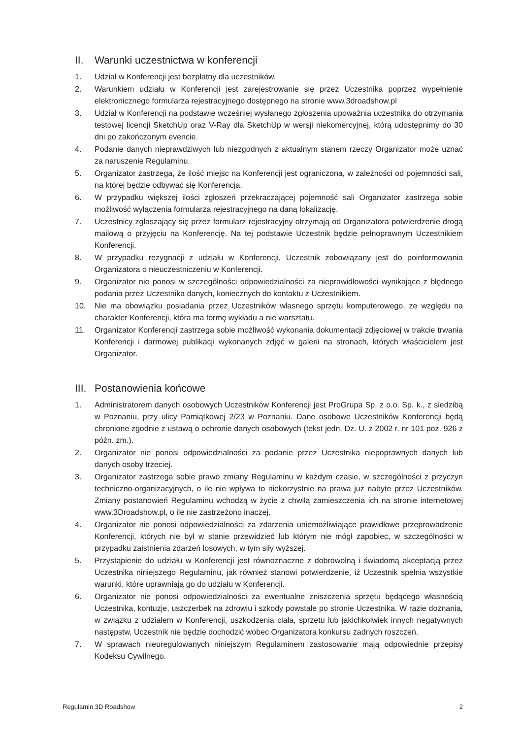II. Warunki uczestnictwa w konferencji
1. Udział w Konferencji jest bezpłatny dla uczestników.
2. Warunkiem udziału w Konferencji jest zarejestrowanie się przez Uczestnika poprzez wypełnienie elektronicznego formularza rejestracyjnego dostępnego na stronie www.3droadshow.pl
3. Udział w Konferencji na podstawie wcześniej wysłanego zgłoszenia upoważnia uczestnika do otrzymania testowej licencji SketchUp oraz V-Ray dla SketchUp w wersji niekomercyjnej, którą udostępnimy do 30 dni po zakończonym evencie.
4. Podanie danych nieprawdziwych lub niezgodnych z aktualnym stanem rzeczy Organizator może uznać za naruszenie Regulaminu.
5. Organizator zastrzega, że ilość miejsc na Konferencji jest ograniczona, w zależności od pojemności sali, na której będzie odbywać się Konferencja.
6. W przypadku większej ilości zgłoszeń przekraczającej pojemność sali Organizator zastrzega sobie możliwość wyłączenia formularza rejestracyjnego na daną lokalizację.
7. Uczestnicy zgłaszający się przez formularz rejestracyjny otrzymają od Organizatora potwierdzenie drogą mailową o przyjęciu na Konferencję. Na tej podstawie Uczestnik będzie pełnoprawnym Uczestnikiem Konferencji.
8. W przypadku rezygnacji z udziału w Konferencji, Uczestnik zobowiązany jest do poinformowania Organizatora o nieuczestniczeniu w Konferencji.
9. Organizator nie ponosi w szczególności odpowiedzialności za nieprawidłowości wynikające z błędnego podania przez Uczestnika danych, koniecznych do kontaktu z Uczestnikiem.
10. Nie ma obowiązku posiadania przez Uczestników własnego sprzętu komputerowego, ze względu na charakter Konferencji, która ma formę wykładu a nie warsztatu.
11. Organizator Konferencji zastrzega sobie możliwość wykonania dokumentacji zdjęciowej w trakcie trwania Konferencji i darmowej publikacji wykonanych zdjęć w galerii na stronach, których właścicielem jest Organizator.
III. Postanowienia końcowe
1. Administratorem danych osobowych Uczestników Konferencji jest ProGrupa Sp. z o.o. Sp. k., z siedzibą w Poznaniu, przy ulicy Pamiątkowej 2/23 w Poznaniu. Dane osobowe Uczestników Konferencji będą chronione zgodnie z ustawą o ochronie danych osobowych (tekst jedn. Dz. U. z 2002 r. nr 101 poz. 926 z późn. zm.).
2. Organizator nie ponosi odpowiedzialności za podanie przez Uczestnika niepoprawnych danych lub danych osoby trzeciej.
3. Organizator zastrzega sobie prawo zmiany Regulaminu w każdym czasie, w szczególności z przyczyn techniczno-organizacyjnych, o ile nie wpływa to niekorzystnie na prawa już nabyte przez Uczestników. Zmiany postanowień Regulaminu wchodzą w życie z chwilą zamieszczenia ich na stronie internetowej www.3Droadshow.pl, o ile nie zastrzeżono inaczej.
4. Organizator nie ponosi odpowiedzialności za zdarzenia uniemożliwiające prawidłowe przeprowadzenie Konferencji, których nie był w stanie przewidzieć lub którym nie mógł zapobiec, w szczególności w przypadku zaistnienia zdarzeń losowych, w tym siły wyższej.
5. Przystąpienie do udziału w Konferencji jest równoznaczne z dobrowolną i świadomą akceptacją przez Uczestnika niniejszego Regulaminu, jak również stanowi potwierdzenie, iż Uczestnik spełnia wszystkie warunki, które uprawniają go do udziału w Konferencji.
6. Organizator nie ponosi odpowiedzialności za ewentualne zniszczenia sprzętu będącego własnością Uczestnika, kontuzje, uszczerbek na zdrowiu i szkody powstałe po stronie Uczestnika. W razie doznania, w związku z udziałem w Konferencji, uszkodzenia ciała, sprzętu lub jakichkolwiek innych negatywnych następstw, Uczestnik nie będzie dochodzić wobec Organizatora konkursu żadnych roszczeń.
7. W sprawach nieuregulowanych niniejszym Regulaminem zastosowanie mają odpowiednie przepisy Kodeksu Cywilnego.
Regulamin 3D Roadshow 2